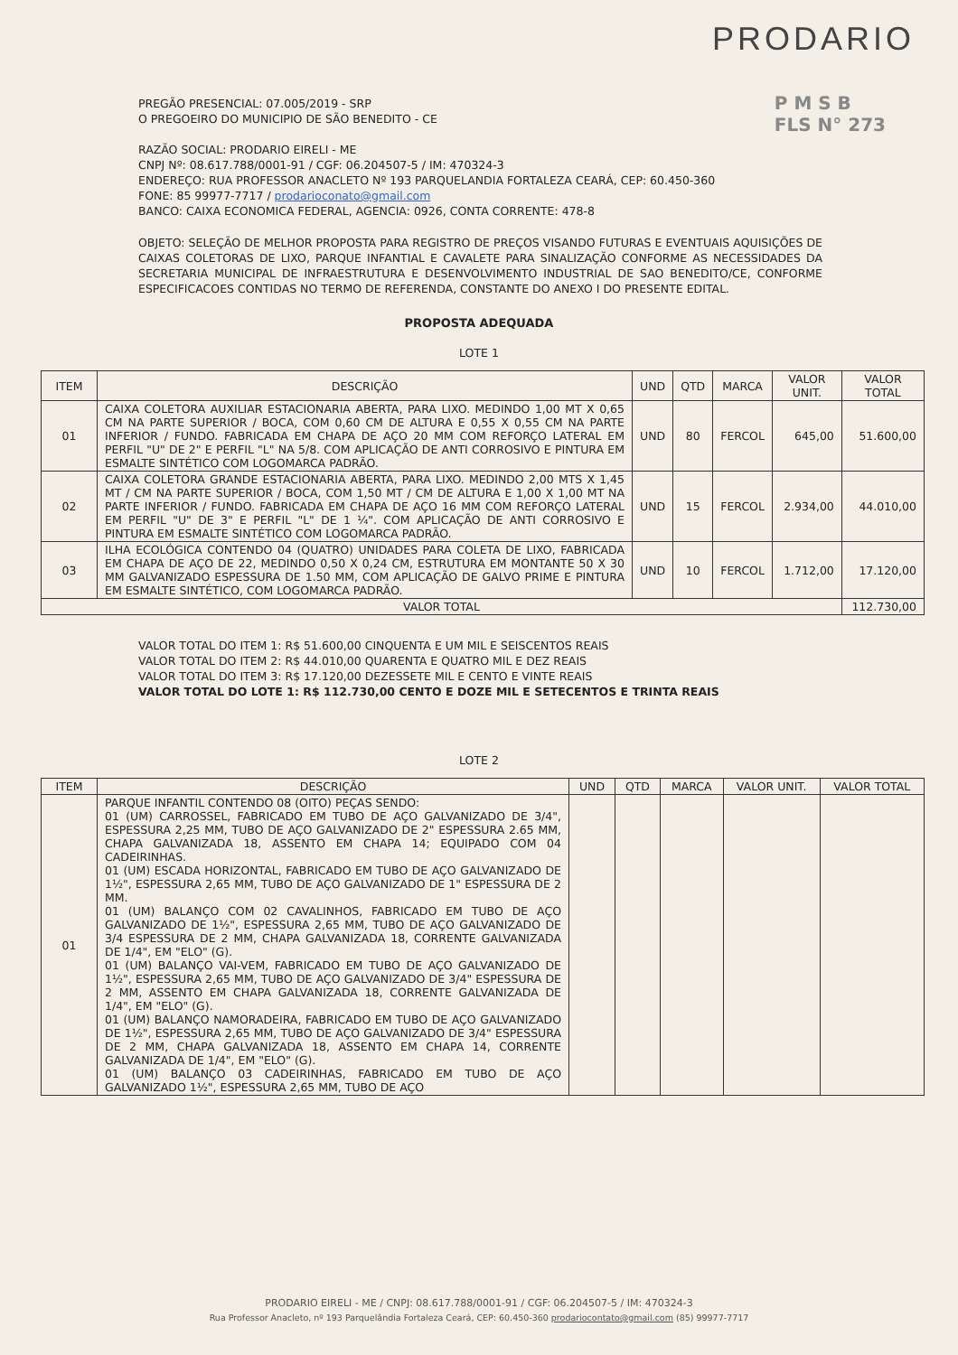PRODARIO
P M S B
FLS N° 273
PREGÃO PRESENCIAL: 07.005/2019 - SRP
O PREGOEIRO DO MUNICIPIO DE SÃO BENEDITO - CE
RAZÃO SOCIAL: PRODARIO EIRELI - ME
CNPJ Nº: 08.617.788/0001-91 / CGF: 06.204507-5 / IM: 470324-3
ENDEREÇO: RUA PROFESSOR ANACLETO Nº 193 PARQUELANDIA FORTALEZA CEARÁ, CEP: 60.450-360
FONE: 85 99977-7717 / prodarioconato@gmail.com
BANCO: CAIXA ECONOMICA FEDERAL, AGENCIA: 0926, CONTA CORRENTE: 478-8
OBJETO: SELEÇÃO DE MELHOR PROPOSTA PARA REGISTRO DE PREÇOS VISANDO FUTURAS E EVENTUAIS AQUISIÇÕES DE CAIXAS COLETORAS DE LIXO, PARQUE INFANTIAL E CAVALETE PARA SINALIZAÇÃO CONFORME AS NECESSIDADES DA SECRETARIA MUNICIPAL DE INFRAESTRUTURA E DESENVOLVIMENTO INDUSTRIAL DE SAO BENEDITO/CE, CONFORME ESPECIFICACOES CONTIDAS NO TERMO DE REFERENDA, CONSTANTE DO ANEXO I DO PRESENTE EDITAL.
PROPOSTA ADEQUADA
LOTE 1
| ITEM | DESCRIÇÃO | UND | QTD | MARCA | VALOR UNIT. | VALOR TOTAL |
| --- | --- | --- | --- | --- | --- | --- |
| 01 | CAIXA COLETORA AUXILIAR ESTACIONARIA ABERTA, PARA LIXO. MEDINDO 1,00 MT X 0,65 CM NA PARTE SUPERIOR / BOCA, COM 0,60 CM DE ALTURA E 0,55 X 0,55 CM NA PARTE INFERIOR / FUNDO. FABRICADA EM CHAPA DE AÇO 20 MM COM REFORÇO LATERAL EM PERFIL "U" DE 2" E PERFIL "L" NA 5/8. COM APLICAÇÃO DE ANTI CORROSIVO E PINTURA EM ESMALTE SINTÉTICO COM LOGOMARCA PADRÃO. | UND | 80 | FERCOL | 645,00 | 51.600,00 |
| 02 | CAIXA COLETORA GRANDE ESTACIONARIA ABERTA, PARA LIXO. MEDINDO 2,00 MTS X 1,45 MT / CM NA PARTE SUPERIOR / BOCA, COM 1,50 MT / CM DE ALTURA E 1,00 X 1,00 MT NA PARTE INFERIOR / FUNDO. FABRICADA EM CHAPA DE AÇO 16 MM COM REFORÇO LATERAL EM PERFIL "U" DE 3" E PERFIL "L" DE 1 ¼". COM APLICAÇÃO DE ANTI CORROSIVO E PINTURA EM ESMALTE SINTÉTICO COM LOGOMARCA PADRÃO. | UND | 15 | FERCOL | 2.934,00 | 44.010,00 |
| 03 | ILHA ECOLÓGICA CONTENDO 04 (QUATRO) UNIDADES PARA COLETA DE LIXO, FABRICADA EM CHAPA DE AÇO DE 22, MEDINDO 0,50 X 0,24 CM, ESTRUTURA EM MONTANTE 50 X 30 MM GALVANIZADO ESPESSURA DE 1.50 MM, COM APLICAÇÃO DE GALVO PRIME E PINTURA EM ESMALTE SINTÉTICO, COM LOGOMARCA PADRÃO. | UND | 10 | FERCOL | 1.712,00 | 17.120,00 |
| VALOR TOTAL | | | | | | 112.730,00 |
VALOR TOTAL DO ITEM 1: R$ 51.600,00 CINQUENTA E UM MIL E SEISCENTOS REAIS
VALOR TOTAL DO ITEM 2: R$ 44.010,00 QUARENTA E QUATRO MIL E DEZ REAIS
VALOR TOTAL DO ITEM 3: R$ 17.120,00 DEZESSETE MIL E CENTO E VINTE REAIS
VALOR TOTAL DO LOTE 1: R$ 112.730,00 CENTO E DOZE MIL E SETECENTOS E TRINTA REAIS
LOTE 2
| ITEM | DESCRIÇÃO | UND | QTD | MARCA | VALOR UNIT. | VALOR TOTAL |
| --- | --- | --- | --- | --- | --- | --- |
| 01 | PARQUE INFANTIL CONTENDO 08 (OITO) PEÇAS SENDO: 01 (UM) CARROSSEL, FABRICADO EM TUBO DE AÇO GALVANIZADO DE 3/4", ESPESSURA 2,25 MM, TUBO DE AÇO GALVANIZADO DE 2" ESPESSURA 2.65 MM, CHAPA GALVANIZADA 18, ASSENTO EM CHAPA 14; EQUIPADO COM 04 CADEIRINHAS. 01 (UM) ESCADA HORIZONTAL, FABRICADO EM TUBO DE AÇO GALVANIZADO DE 1½", ESPESSURA 2,65 MM, TUBO DE AÇO GALVANIZADO DE 1" ESPESSURA DE 2 MM. 01 (UM) BALANÇO COM 02 CAVALINHOS, FABRICADO EM TUBO DE AÇO GALVANIZADO DE 1½", ESPESSURA 2,65 MM, TUBO DE AÇO GALVANIZADO DE 3/4 ESPESSURA DE 2 MM, CHAPA GALVANIZADA 18, CORRENTE GALVANIZADA DE 1/4", EM "ELO" (G). 01 (UM) BALANÇO VAI-VEM, FABRICADO EM TUBO DE AÇO GALVANIZADO DE 1½", ESPESSURA 2,65 MM, TUBO DE AÇO GALVANIZADO DE 3/4" ESPESSURA DE 2 MM, ASSENTO EM CHAPA GALVANIZADA 18, CORRENTE GALVANIZADA DE 1/4", EM "ELO" (G). 01 (UM) BALANÇO NAMORADEIRA, FABRICADO EM TUBO DE AÇO GALVANIZADO DE 1½", ESPESSURA 2,65 MM, TUBO DE AÇO GALVANIZADO DE 3/4" ESPESSURA DE 2 MM, CHAPA GALVANIZADA 18, ASSENTO EM CHAPA 14, CORRENTE GALVANIZADA DE 1/4", EM "ELO" (G). 01 (UM) BALANÇO 03 CADEIRINHAS, FABRICADO EM TUBO DE AÇO GALVANIZADO 1½", ESPESSURA 2,65 MM, TUBO DE AÇO | | | | | |
PRODARIO EIRELI - ME / CNPJ: 08.617.788/0001-91 / CGF: 06.204507-5 / IM: 470324-3
Rua Professor Anacleto, nº 193 Parquelândia Fortaleza Ceará, CEP: 60.450-360 prodariocontato@gmail.com (85) 99977-7717